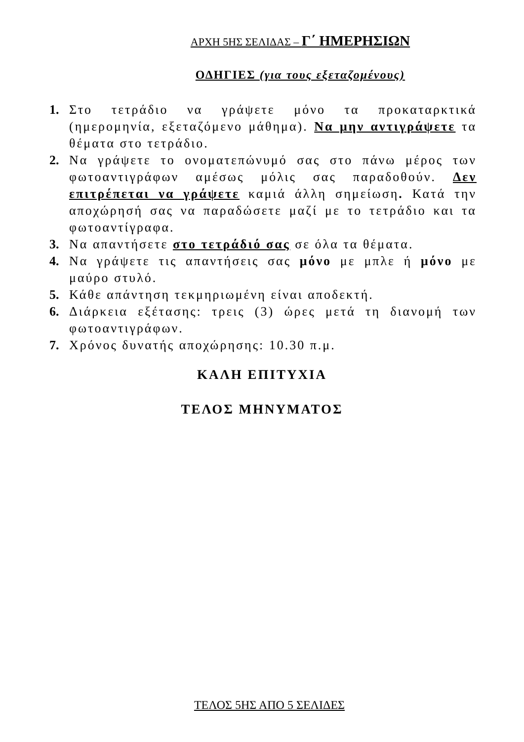ΑΡΧΗ 5ΗΣ ΣΕΛΙΔΑΣ – Γ΄ ΗΜΕΡΗΣΙΩΝ
ΟΔΗΓΙΕΣ (για τους εξεταζομένους)
1. Στο τετράδιο να γράψετε μόνο τα προκαταρκτικά (ημερομηνία, εξεταζόμενο μάθημα). Να μην αντιγράψετε τα θέματα στο τετράδιο.
2. Να γράψετε το ονοματεπώνυμό σας στο πάνω μέρος των φωτοαντιγράφων αμέσως μόλις σας παραδοθούν. Δεν επιτρέπεται να γράψετε καμιά άλλη σημείωση. Κατά την αποχώρησή σας να παραδώσετε μαζί με το τετράδιο και τα φωτοαντίγραφα.
3. Να απαντήσετε στο τετράδιό σας σε όλα τα θέματα.
4. Να γράψετε τις απαντήσεις σας μόνο με μπλε ή μόνο με μαύρο στυλό.
5. Κάθε απάντηση τεκμηριωμένη είναι αποδεκτή.
6. Διάρκεια εξέτασης: τρεις (3) ώρες μετά τη διανομή των φωτοαντιγράφων.
7. Χρόνος δυνατής αποχώρησης: 10.30 π.μ.
ΚΑΛΗ ΕΠΙΤΥΧΙΑ
ΤΕΛΟΣ ΜΗΝΥΜΑΤΟΣ
ΤΕΛΟΣ 5ΗΣ ΑΠΟ 5 ΣΕΛΙΔΕΣ